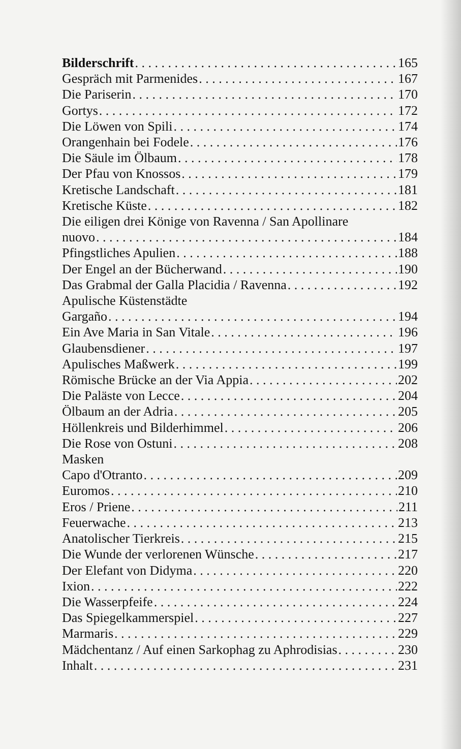Bilderschrift 165
Gespräch mit Parmenides 167
Die Pariserin 170
Gortys 172
Die Löwen von Spili 174
Orangenhain bei Fodele 176
Die Säule im Ölbaum 178
Der Pfau von Knossos 179
Kretische Landschaft 181
Kretische Küste 182
Die eiligen drei Könige von Ravenna / San Apollinare
nuovo 184
Pfingstliches Apulien 188
Der Engel an der Bücherwand 190
Das Grabmal der Galla Placidia / Ravenna 192
Apulische Küstenstädte
Gargaño 194
Ein Ave Maria in San Vitale 196
Glaubensdiener 197
Apulisches Maßwerk 199
Römische Brücke an der Via Appia 202
Die Paläste von Lecce 204
Ölbaum an der Adria 205
Höllenkreis und Bilderhimmel 206
Die Rose von Ostuni 208
Masken
Capo d'Otranto 209
Euromos 210
Eros / Priene 211
Feuerwache 213
Anatolischer Tierkreis 215
Die Wunde der verlorenen Wünsche 217
Der Elefant von Didyma 220
Ixion 222
Die Wasserpfeife 224
Das Spiegelkammerspiel 227
Marmaris 229
Mädchentanz / Auf einen Sarkophag zu Aphrodisias 230
Inhalt 231